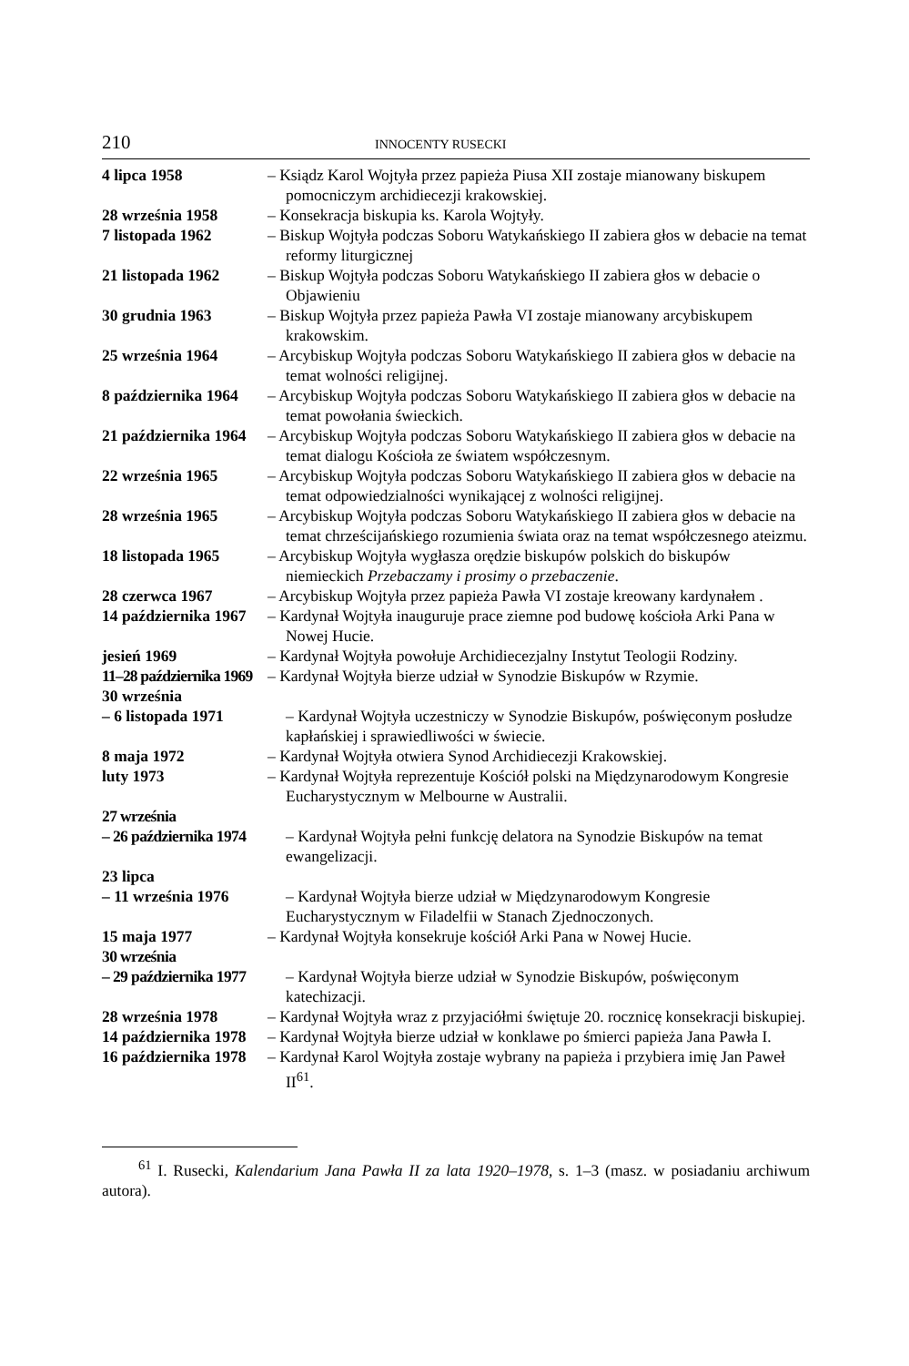210 INNOCENTY RUSECKI
4 lipca 1958 – Ksiądz Karol Wojtyła przez papieża Piusa XII zostaje mianowany biskupem pomocniczym archidiecezji krakowskiej.
28 września 1958 – Konsekracja biskupia ks. Karola Wojtyły.
7 listopada 1962 – Biskup Wojtyła podczas Soboru Watykańskiego II zabiera głos w debacie na temat reformy liturgicznej
21 listopada 1962 – Biskup Wojtyła podczas Soboru Watykańskiego II zabiera głos w debacie o Objawieniu
30 grudnia 1963 – Biskup Wojtyła przez papieża Pawła VI zostaje mianowany arcybiskupem krakowskim.
25 września 1964 – Arcybiskup Wojtyła podczas Soboru Watykańskiego II zabiera głos w debacie na temat wolności religijnej.
8 października 1964
– Arcybiskup Wojtyła podczas Soboru Watykańskiego II zabiera głos w debacie na temat powołania świeckich.
21 października 1964
– Arcybiskup Wojtyła podczas Soboru Watykańskiego II zabiera głos w debacie na temat dialogu Kościoła ze światem współczesnym.
22 września 1965 – Arcybiskup Wojtyła podczas Soboru Watykańskiego II zabiera głos w debacie na temat odpowiedzialności wynikającej z wolności religijnej.
28 września 1965 – Arcybiskup Wojtyła podczas Soboru Watykańskiego II zabiera głos w debacie na temat chrześcijańskiego rozumienia świata oraz na temat współczesnego ateizmu.
18 listopada 1965 – Arcybiskup Wojtyła wygłasza orędzie biskupów polskich do biskupów niemieckich Przebaczamy i prosimy o przebaczenie.
28 czerwca 1967 – Arcybiskup Wojtyła przez papieża Pawła VI zostaje kreowany kardynałem .
14 października 1967
– Kardynał Wojtyła inauguruje prace ziemne pod budowę kościoła Arki Pana w Nowej Hucie.
jesień 1969 – Kardynał Wojtyła powołuje Archidiecezjalny Instytut Teologii Rodziny.
11–28 października 1969
– Kardynał Wojtyła bierze udział w Synodzie Biskupów w Rzymie.
30 września
– 6 listopada 1971
– Kardynał Wojtyła uczestniczy w Synodzie Biskupów, poświęconym posłudze kapłańskiej i sprawiedliwości w świecie.
8 maja 1972 – Kardynał Wojtyła otwiera Synod Archidiecezji Krakowskiej.
luty 1973 – Kardynał Wojtyła reprezentuje Kościół polski na Międzynarodowym Kongresie Eucharystycznym w Melbourne w Australii.
27 września
– 26 października 1974
– Kardynał Wojtyła pełni funkcję delatora na Synodzie Biskupów na temat ewangelizacji.
23 lipca
– 11 września 1976
– Kardynał Wojtyła bierze udział w Międzynarodowym Kongresie Eucharystycznym w Filadelfii w Stanach Zjednoczonych.
15 maja 1977 – Kardynał Wojtyła konsekruje kościół Arki Pana w Nowej Hucie.
30 września
– 29 października 1977
– Kardynał Wojtyła bierze udział w Synodzie Biskupów, poświęconym katechizacji.
28 września 1978 – Kardynał Wojtyła wraz z przyjaciółmi świętuje 20. rocznicę konsekracji biskupiej.
14 października 1978
– Kardynał Wojtyła bierze udział w konklawe po śmierci papieża Jana Pawła I.
16 października 1978
– Kardynał Karol Wojtyła zostaje wybrany na papieża i przybiera imię Jan Paweł II<sup>61</sup>.
<sup>61</sup> I. Rusecki, Kalendarium Jana Pawła II za lata 1920–1978, s. 1–3 (masz. w posiadaniu archiwum autora).